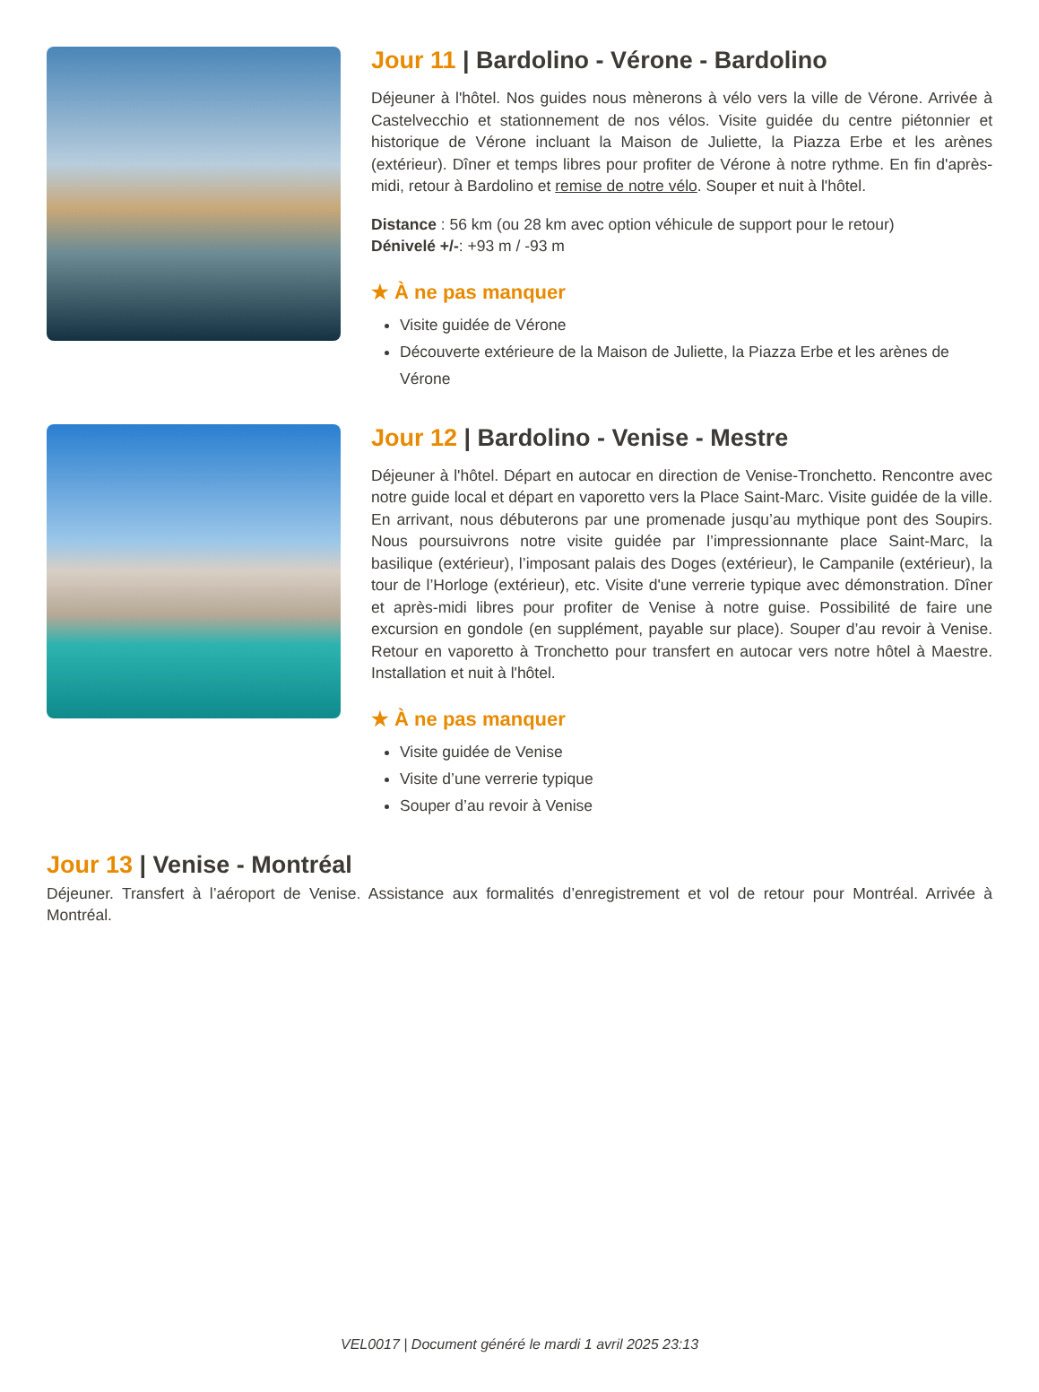Jour 11 | Bardolino - Vérone - Bardolino
Déjeuner à l'hôtel. Nos guides nous mènerons à vélo vers la ville de Vérone. Arrivée à Castelvecchio et stationnement de nos vélos. Visite guidée du centre piétonnier et historique de Vérone incluant la Maison de Juliette, la Piazza Erbe et les arènes (extérieur). Dîner et temps libres pour profiter de Vérone à notre rythme. En fin d'après-midi, retour à Bardolino et remise de notre vélo. Souper et nuit à l'hôtel.
Distance : 56 km (ou 28 km avec option véhicule de support pour le retour)
Dénivelé +/-: +93 m / -93 m
★ À ne pas manquer
Visite guidée de Vérone
Découverte extérieure de la Maison de Juliette, la Piazza Erbe et les arènes de Vérone
Jour 12 | Bardolino - Venise - Mestre
Déjeuner à l'hôtel. Départ en autocar en direction de Venise-Tronchetto. Rencontre avec notre guide local et départ en vaporetto vers la Place Saint-Marc. Visite guidée de la ville. En arrivant, nous débuterons par une promenade jusqu’au mythique pont des Soupirs. Nous poursuivrons notre visite guidée par l’impressionnante place Saint-Marc, la basilique (extérieur), l’imposant palais des Doges (extérieur), le Campanile (extérieur), la tour de l’Horloge (extérieur), etc. Visite d'une verrerie typique avec démonstration. Dîner et après-midi libres pour profiter de Venise à notre guise. Possibilité de faire une excursion en gondole (en supplément, payable sur place). Souper d’au revoir à Venise. Retour en vaporetto à Tronchetto pour transfert en autocar vers notre hôtel à Maestre. Installation et nuit à l'hôtel.
★ À ne pas manquer
Visite guidée de Venise
Visite d’une verrerie typique
Souper d’au revoir à Venise
Jour 13 | Venise - Montréal
Déjeuner. Transfert à l’aéroport de Venise. Assistance aux formalités d’enregistrement et vol de retour pour Montréal. Arrivée à Montréal.
VEL0017 | Document généré le mardi 1 avril 2025 23:13